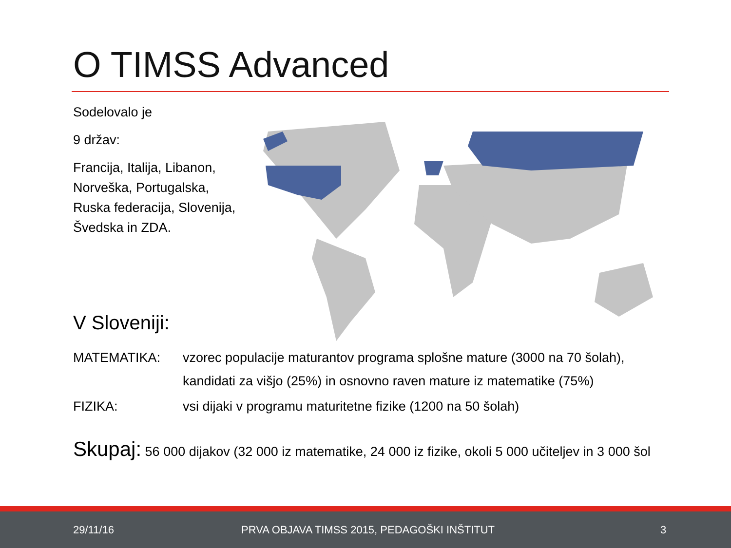O TIMSS Advanced
Sodelovalo je
9 držav:
Francija, Italija, Libanon,
Norveška, Portugalska,
Ruska federacija, Slovenija,
Švedska in ZDA.
V Sloveniji:
MATEMATIKA: vzorec populacije maturantov programa splošne mature (3000 na 70 šolah),
kandidati za višjo (25%) in osnovno raven mature iz matematike (75%)
FIZIKA: vsi dijaki v programu maturitetne fizike (1200 na 50 šolah)
Skupaj: 56 000 dijakov (32 000 iz matematike, 24 000 iz fizike, okoli 5 000 učiteljev in 3 000 šol
29/11/16 PRVA OBJAVA TIMSS 2015, PEDAGOŠKI INŠTITUT 3